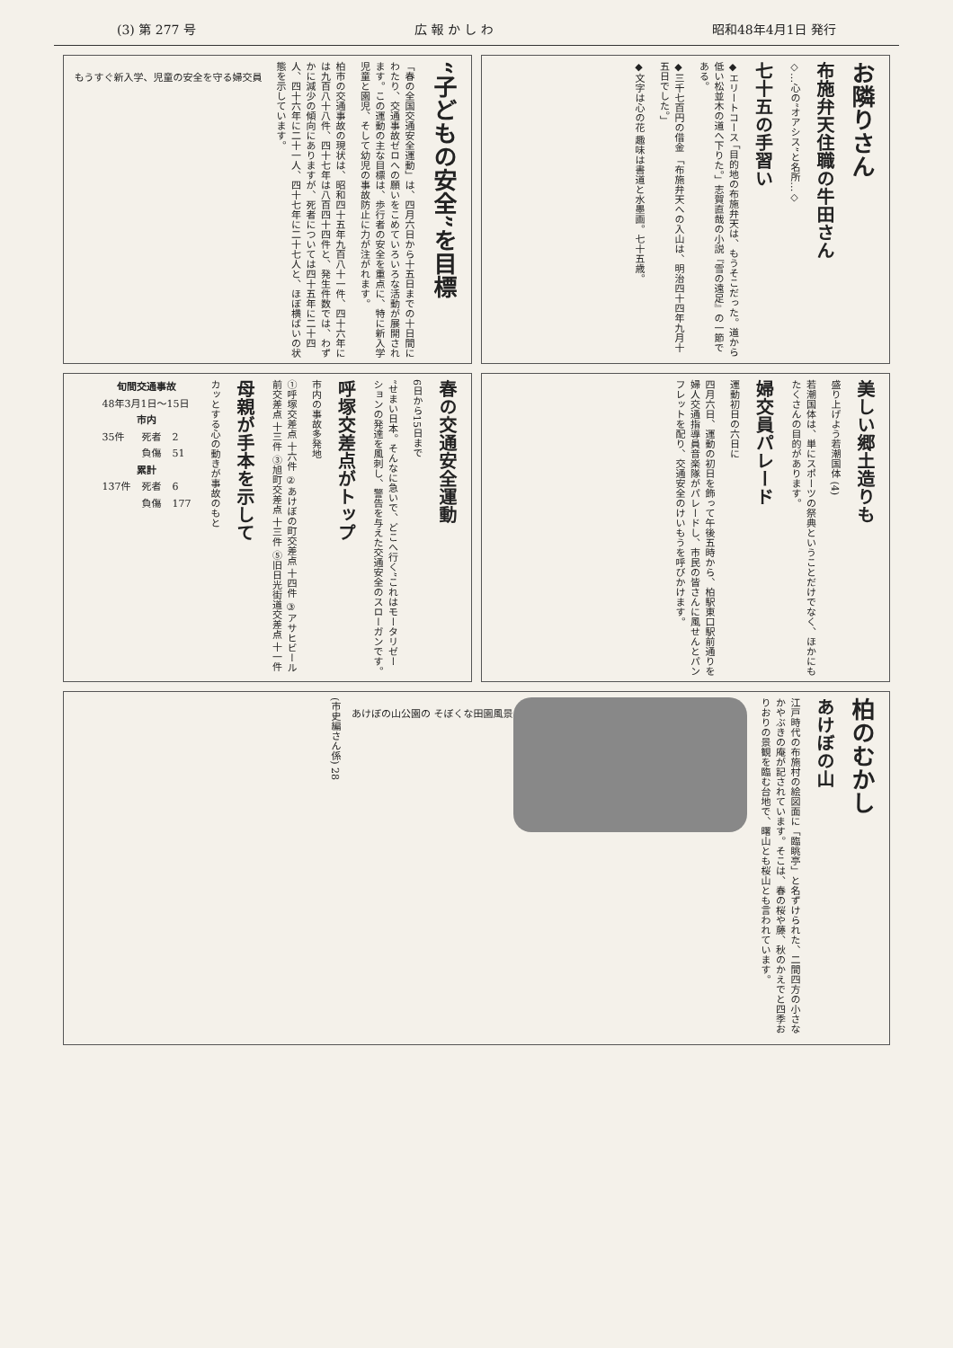(3) 第 277 号 広 報 か し わ 昭和48年4月1日 発行
“子どもの安全”を目標
「春の全国交通安全運動」は、四月六日から十五日までの十日間にわたり、交通事故ゼロへの願いをこめていろいろな活動が展開されます。この運動の主な目標は、歩行者の安全を重点に、特に新入学児童と園児、そして幼児の事故防止に力が注がれます。
柏市の交通事故の現状は、昭和四十五年九百八十一件、四十六年には九百八十八件、四十七年は八百四十四件と、発生件数では、わずかに減少の傾向にありますが、死者については四十五年に二十四人、四十六年に二十一人、四十七年に二十七人と、ほぼ横ばいの状態を示しています。
もうすぐ新入学、児童の安全を守る婦交員
お隣りさん
布施弁天住職の牛田さん
◇…心の“オアシス”と名所…◇
七十五の手習い
◆エリートコース 「目的地の布施弁天は、もうそこだった。道から低い松並木の道へ下りた。」志賀直哉の小説『雪の遠足』の一節である。
◆三千七百円の借金 「布施弁天への入山は、明治四十四年九月十五日でした。」
◆文字は心の花 趣味は書道と水墨画。七十五歳。
春の交通安全運動
6日から15日まで
“せまい日本。そんなに急いで、どこへ行く”これはモータリゼーションの発達を風刺し、警告を与えた交通安全のスローガンです。
呼塚交差点がトップ
市内の事故多発地
①呼塚交差点 十六件 ②あけぼの町交差点 十四件 ③アサヒビール前交差点 十三件 ③旭町交差点 十三件 ⑤旧日光街道交差点 十一件
母親が手本を示して
カッとする心の動きが事故のもと
| 旬間交通事故 | | |
| --- | --- | --- |
| 48年3月1日〜15日 | | |
| 市内 | | |
| 35件 | 死者 | 2 |
| | 負傷 | 51 |
| 累計 | | |
| 137件 | 死者 | 6 |
| | 負傷 | 177 |
美しい郷土造りも
盛り上げよう若潮国体 (4)
若潮国体は、単にスポーツの祭典ということだけでなく、ほかにもたくさんの目的があります。
婦交員パレード
運動初日の六日に
四月六日、運動の初日を飾って午後五時から、柏駅東口駅前通りを婦人交通指導員音楽隊がパレードし、市民の皆さんに風せんとパンフレットを配り、交通安全のけいもうを呼びかけます。
柏のむかし
あけぼの山
江戸時代の布施村の絵図面に「臨眺亭」と名ずけられた、二間四方の小さなかやぶきの庵が記されています。そこは、春の桜や藤、秋のかえでと四季おりおりの景観を臨む台地で、曙山とも桜山とも言われています。
あけぼの山公園の そぼくな田園風景
(市史編さん係) 28